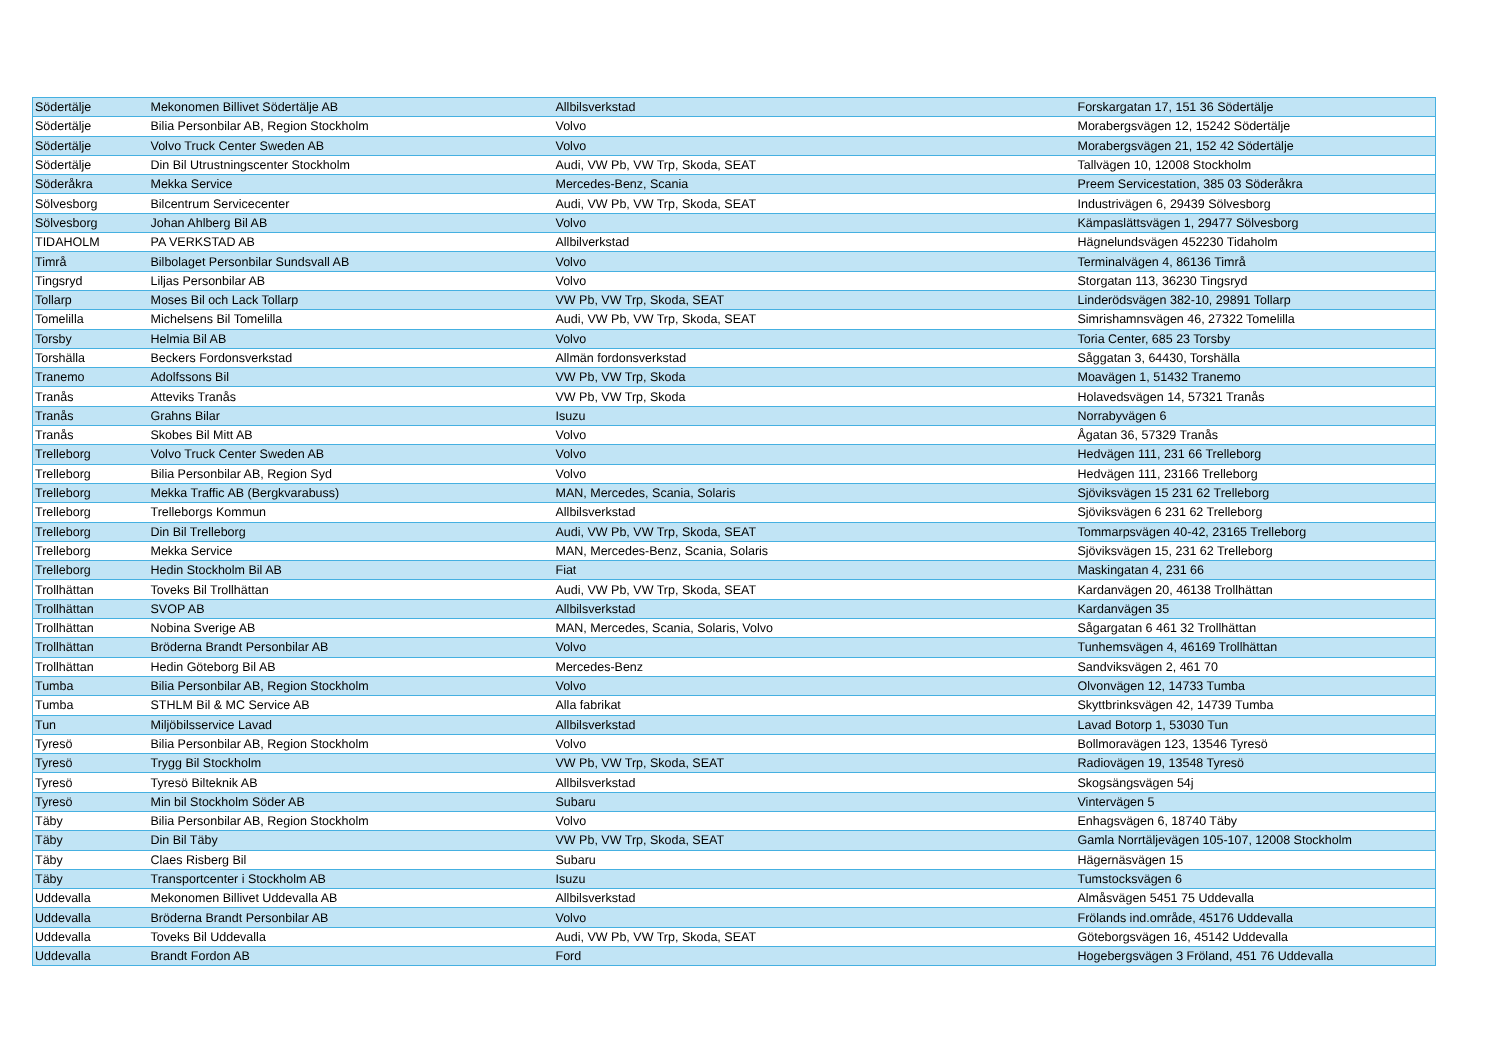| Södertälje | Mekonomen Billivet Södertälje AB | Allbilsverkstad | Forskargatan 17, 151 36 Södertälje |
| Södertälje | Bilia Personbilar AB, Region Stockholm | Volvo | Morabergsvägen 12, 15242 Södertälje |
| Södertälje | Volvo Truck Center Sweden AB | Volvo | Morabergsvägen 21, 152 42 Södertälje |
| Södertälje | Din Bil Utrustningscenter Stockholm | Audi, VW Pb, VW Trp, Skoda, SEAT | Tallvägen 10, 12008 Stockholm |
| Söderåkra | Mekka Service | Mercedes-Benz, Scania | Preem Servicestation, 385 03 Söderåkra |
| Sölvesborg | Bilcentrum Servicecenter | Audi, VW Pb, VW Trp, Skoda, SEAT | Industrivägen 6, 29439 Sölvesborg |
| Sölvesborg | Johan Ahlberg Bil AB | Volvo | Kämpaslättsvägen 1, 29477 Sölvesborg |
| TIDAHOLM | PA VERKSTAD AB | Allbilverkstad | Hägnelundsvägen 452230 Tidaholm |
| Timrå | Bilbolaget Personbilar Sundsvall AB | Volvo | Terminalvägen 4, 86136 Timrå |
| Tingsryd | Liljas Personbilar AB | Volvo | Storgatan 113, 36230 Tingsryd |
| Tollarp | Moses Bil och Lack Tollarp | VW Pb, VW Trp, Skoda, SEAT | Linderödsvägen 382-10, 29891 Tollarp |
| Tomelilla | Michelsens Bil Tomelilla | Audi, VW Pb, VW Trp, Skoda, SEAT | Simrishamnsvägen 46, 27322 Tomelilla |
| Torsby | Helmia Bil AB | Volvo | Toria Center, 685 23 Torsby |
| Torshälla | Beckers Fordonsverkstad | Allmän fordonsverkstad | Såggatan 3, 64430, Torshälla |
| Tranemo | Adolfssons Bil | VW Pb, VW Trp, Skoda | Moavägen 1, 51432 Tranemo |
| Tranås | Atteviks Tranås | VW Pb, VW Trp, Skoda | Holavedsvägen 14, 57321 Tranås |
| Tranås | Grahns Bilar | Isuzu | Norrabyvägen 6 |
| Tranås | Skobes Bil Mitt AB | Volvo | Ågatan 36, 57329 Tranås |
| Trelleborg | Volvo Truck Center Sweden AB | Volvo | Hedvägen 111, 231 66 Trelleborg |
| Trelleborg | Bilia Personbilar AB, Region Syd | Volvo | Hedvägen 111, 23166 Trelleborg |
| Trelleborg | Mekka Traffic AB (Bergkvarabuss) | MAN, Mercedes, Scania, Solaris | Sjöviksvägen 15 231 62 Trelleborg |
| Trelleborg | Trelleborgs Kommun | Allbilsverkstad | Sjöviksvägen 6 231 62 Trelleborg |
| Trelleborg | Din Bil Trelleborg | Audi, VW Pb, VW Trp, Skoda, SEAT | Tommarpsvägen 40-42, 23165 Trelleborg |
| Trelleborg | Mekka Service | MAN, Mercedes-Benz, Scania, Solaris | Sjöviksvägen 15, 231 62 Trelleborg |
| Trelleborg | Hedin Stockholm Bil AB | Fiat | Maskingatan 4, 231 66 |
| Trollhättan | Toveks Bil Trollhättan | Audi, VW Pb, VW Trp, Skoda, SEAT | Kardanvägen 20, 46138 Trollhättan |
| Trollhättan | SVOP AB | Allbilsverkstad | Kardanvägen 35 |
| Trollhättan | Nobina Sverige AB | MAN, Mercedes, Scania, Solaris, Volvo | Sågargatan 6 461 32 Trollhättan |
| Trollhättan | Bröderna Brandt Personbilar AB | Volvo | Tunhemsvägen 4, 46169 Trollhättan |
| Trollhättan | Hedin Göteborg Bil AB | Mercedes-Benz | Sandviksvägen 2, 461 70 |
| Tumba | Bilia Personbilar AB, Region Stockholm | Volvo | Olvonvägen 12, 14733 Tumba |
| Tumba | STHLM Bil & MC Service AB | Alla fabrikat | Skyttbrinksvägen 42, 14739 Tumba |
| Tun | Miljöbilsservice Lavad | Allbilsverkstad | Lavad Botorp 1, 53030 Tun |
| Tyresö | Bilia Personbilar AB, Region Stockholm | Volvo | Bollmoravägen 123, 13546 Tyresö |
| Tyresö | Trygg Bil Stockholm | VW Pb, VW Trp, Skoda, SEAT | Radiovägen 19, 13548 Tyresö |
| Tyresö | Tyresö Bilteknik AB | Allbilsverkstad | Skogsängsvägen 54j |
| Tyresö | Min bil Stockholm Söder AB | Subaru | Vintervägen 5 |
| Täby | Bilia Personbilar AB, Region Stockholm | Volvo | Enhagsvägen 6, 18740 Täby |
| Täby | Din Bil Täby | VW Pb, VW Trp, Skoda, SEAT | Gamla Norrtäljevägen 105-107, 12008 Stockholm |
| Täby | Claes Risberg Bil | Subaru | Hägernäsvägen 15 |
| Täby | Transportcenter i Stockholm AB | Isuzu | Tumstocksvägen 6 |
| Uddevalla | Mekonomen Billivet Uddevalla AB | Allbilsverkstad | Almåsvägen 5451 75 Uddevalla |
| Uddevalla | Bröderna Brandt Personbilar AB | Volvo | Frölands ind.område, 45176 Uddevalla |
| Uddevalla | Toveks Bil Uddevalla | Audi, VW Pb, VW Trp, Skoda, SEAT | Göteborgsvägen 16, 45142 Uddevalla |
| Uddevalla | Brandt Fordon AB | Ford | Hogebergsvägen 3 Fröland, 451 76 Uddevalla |